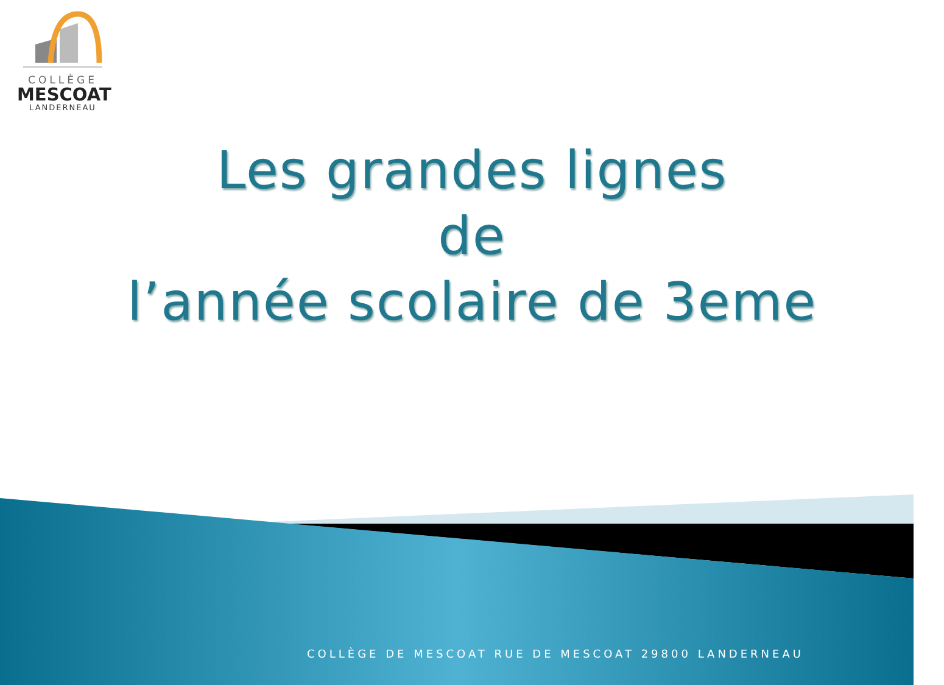COLLÈGE
MESCOAT
LANDERNEAU
Les grandes lignes
de
l’année scolaire de 3eme
COLLÈGE DE MESCOAT RUE DE MESCOAT 29800 LANDERNEAU